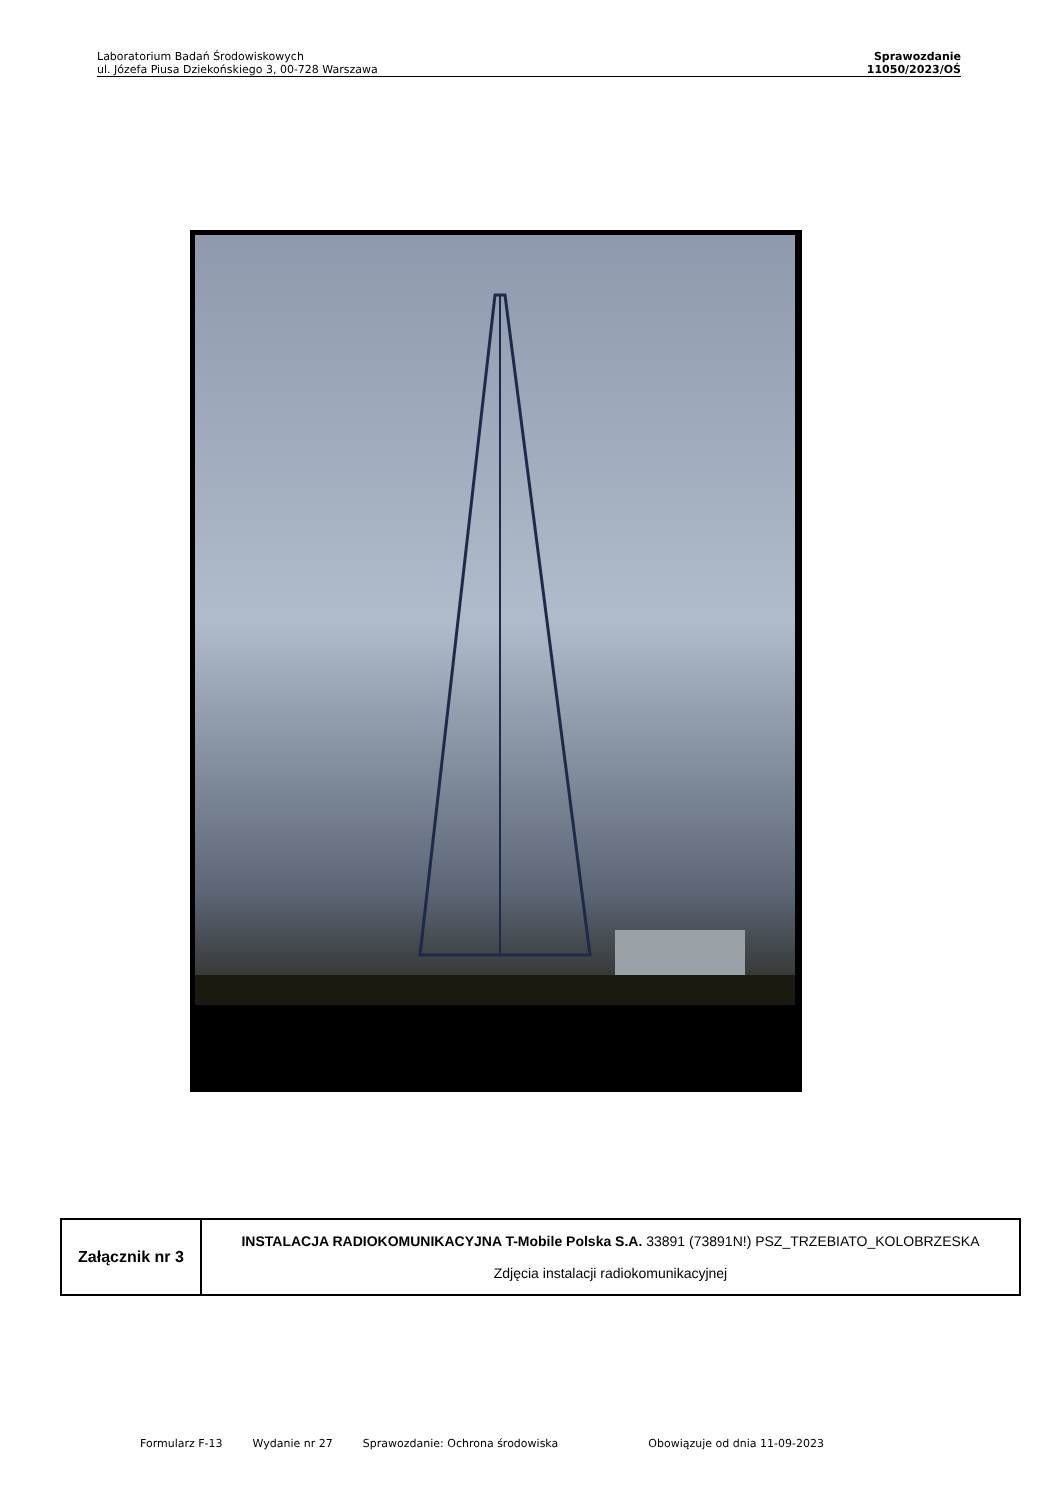Laboratorium Badań Środowiskowych
ul. Józefa Piusa Dziekońskiego 3, 00-728 Warszawa
Sprawozdanie
11050/2023/OŚ
| Załącznik nr 3 | INSTALACJA RADIOKOMUNIKACYJNA T-Mobile Polska S.A. 33891 (73891N!) PSZ_TRZEBIATO_KOLOBRZESKA Zdjęcia instalacji radiokomunikacyjnej |
Formularz F-13 Wydanie nr 27 Sprawozdanie: Ochrona środowiska Obowiązuje od dnia 11-09-2023